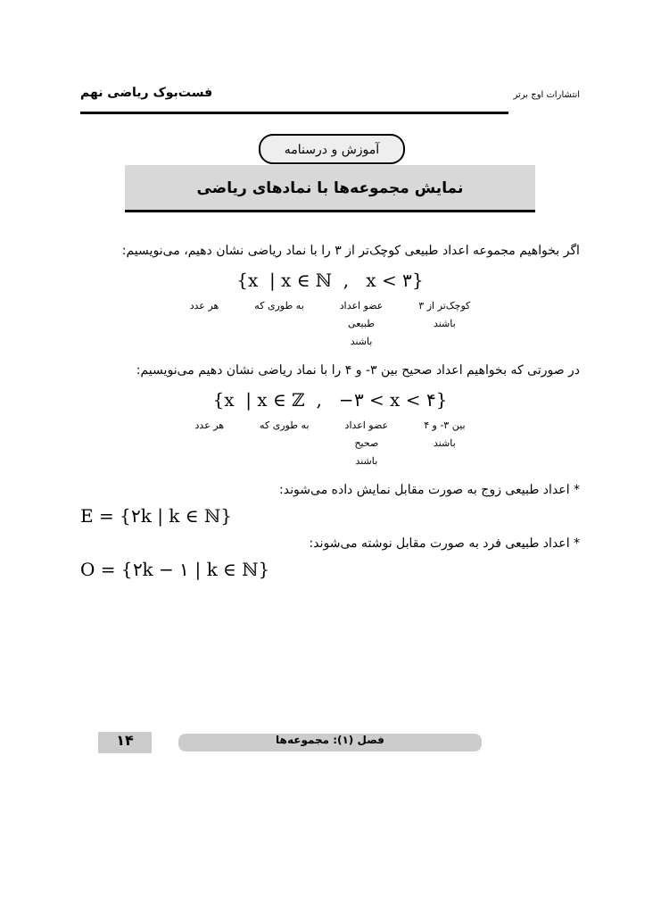انتشارات اوج برتر
فست‌بوک ریاضی نهم
آموزش و درسنامه
نمایش مجموعه‌ها با نمادهای ریاضی
اگر بخواهیم مجموعه اعداد طبیعی کوچک‌تر از ۳ را با نماد ریاضی نشان دهیم، می‌نویسیم:
{x | x ∈ ℕ , x < ۳}
کوچک‌تر از ۳
باشند
عضو اعداد
طبیعی
باشند
به طوری که هر عدد
در صورتی که بخواهیم اعداد صحیح بین ۳- و ۴ را با نماد ریاضی نشان دهیم می‌نویسیم:
{x | x ∈ ℤ , −۳ < x < ۴}
بین ۳- و ۴
باشند
عضو اعداد
صحیح
باشند
به طوری که هر عدد
* اعداد طبیعی زوج به صورت مقابل نمایش داده می‌شوند:
E = {۲k | k ∈ ℕ}
* اعداد طبیعی فرد به صورت مقابل نوشته می‌شوند:
O = {۲k − ۱ | k ∈ ℕ}
فصل (۱): مجموعه‌ها
۱۴